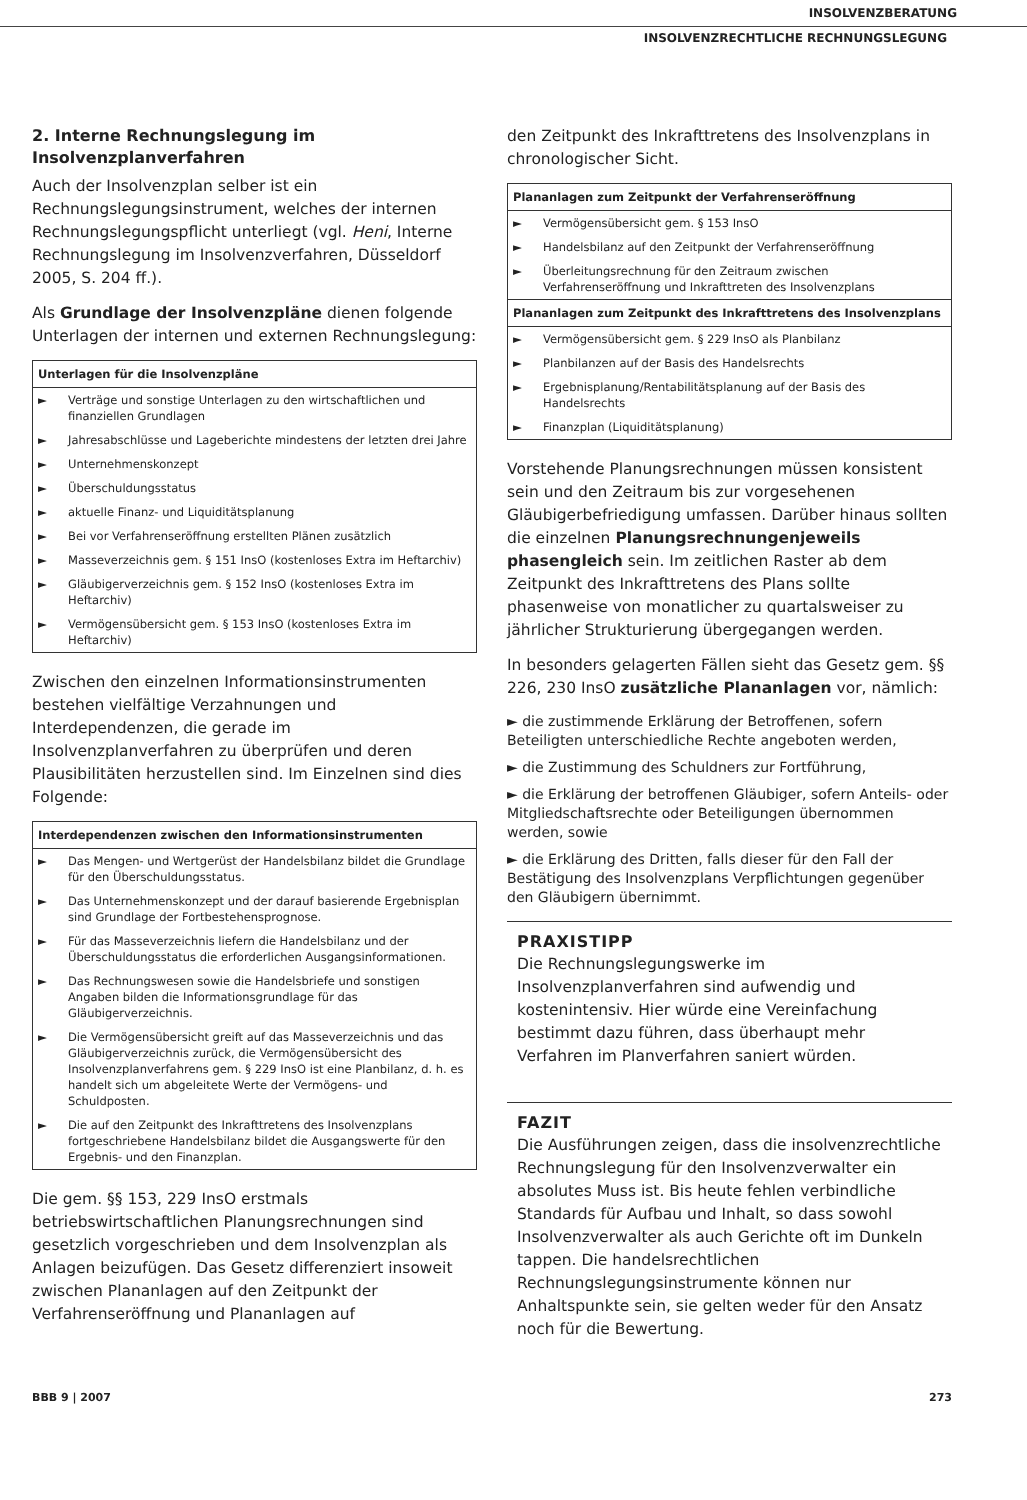INSOLVENZBERATUNG
INSOLVENZRECHTLICHE RECHNUNGSLEGUNG
2. Interne Rechnungslegung im Insolvenzplanverfahren
Auch der Insolvenzplan selber ist ein Rechnungslegungsinstrument, welches der internen Rechnungslegungspflicht unterliegt (vgl. Heni, Interne Rechnungslegung im Insolvenzverfahren, Düsseldorf 2005, S. 204 ff.).
Als Grundlage der Insolvenzpläne dienen folgende Unterlagen der internen und externen Rechnungslegung:
| Unterlagen für die Insolvenzpläne | |
| --- | --- |
| ► | Verträge und sonstige Unterlagen zu den wirtschaftlichen und finanziellen Grundlagen |
| ► | Jahresabschlüsse und Lageberichte mindestens der letzten drei Jahre |
| ► | Unternehmenskonzept |
| ► | Überschuldungsstatus |
| ► | aktuelle Finanz- und Liquiditätsplanung |
| ► | Bei vor Verfahrenseröffnung erstellten Plänen zusätzlich |
| ► | Masseverzeichnis gem. § 151 InsO (kostenloses Extra im Heftarchiv) |
| ► | Gläubigerverzeichnis gem. § 152 InsO (kostenloses Extra im Heftarchiv) |
| ► | Vermögensübersicht gem. § 153 InsO (kostenloses Extra im Heftarchiv) |
Zwischen den einzelnen Informationsinstrumenten bestehen vielfältige Verzahnungen und Interdependenzen, die gerade im Insolvenzplanverfahren zu überprüfen und deren Plausibilitäten herzustellen sind. Im Einzelnen sind dies Folgende:
| Interdependenzen zwischen den Informationsinstrumenten | |
| --- | --- |
| ► | Das Mengen- und Wertgerüst der Handelsbilanz bildet die Grundlage für den Überschuldungsstatus. |
| ► | Das Unternehmenskonzept und der darauf basierende Ergebnisplan sind Grundlage der Fortbestehensprognose. |
| ► | Für das Masseverzeichnis liefern die Handelsbilanz und der Überschuldungsstatus die erforderlichen Ausgangsinformationen. |
| ► | Das Rechnungswesen sowie die Handelsbriefe und sonstigen Angaben bilden die Informationsgrundlage für das Gläubigerverzeichnis. |
| ► | Die Vermögensübersicht greift auf das Masseverzeichnis und das Gläubigerverzeichnis zurück, die Vermögensübersicht des Insolvenzplanverfahrens gem. § 229 InsO ist eine Planbilanz, d. h. es handelt sich um abgeleitete Werte der Vermögens- und Schuldposten. |
| ► | Die auf den Zeitpunkt des Inkrafttretens des Insolvenzplans fortgeschriebene Handelsbilanz bildet die Ausgangswerte für den Ergebnis- und den Finanzplan. |
Die gem. §§ 153, 229 InsO erstmals betriebswirtschaftlichen Planungsrechnungen sind gesetzlich vorgeschrieben und dem Insolvenzplan als Anlagen beizufügen. Das Gesetz differenziert insoweit zwischen Plananlagen auf den Zeitpunkt der Verfahrenseröffnung und Plananlagen auf
den Zeitpunkt des Inkrafttretens des Insolvenzplans in chronologischer Sicht.
| Plananlagen zum Zeitpunkt der Verfahrenseröffnung | |
| --- | --- |
| ► | Vermögensübersicht gem. § 153 InsO |
| ► | Handelsbilanz auf den Zeitpunkt der Verfahrenseröffnung |
| ► | Überleitungsrechnung für den Zeitraum zwischen Verfahrenseröffnung und Inkrafttreten des Insolvenzplans |
| Plananlagen zum Zeitpunkt des Inkrafttretens des Insolvenzplans | |
| ► | Vermögensübersicht gem. § 229 InsO als Planbilanz |
| ► | Planbilanzen auf der Basis des Handelsrechts |
| ► | Ergebnisplanung/Rentabilitätsplanung auf der Basis des Handelsrechts |
| ► | Finanzplan (Liquiditätsplanung) |
Vorstehende Planungsrechnungen müssen konsistent sein und den Zeitraum bis zur vorgesehenen Gläubigerbefriedigung umfassen. Darüber hinaus sollten die einzelnen Planungsrechnungenjeweils phasengleich sein. Im zeitlichen Raster ab dem Zeitpunkt des Inkrafttretens des Plans sollte phasenweise von monatlicher zu quartalsweiser zu jährlicher Strukturierung übergegangen werden.
In besonders gelagerten Fällen sieht das Gesetz gem. §§ 226, 230 InsO zusätzliche Plananlagen vor, nämlich:
► die zustimmende Erklärung der Betroffenen, sofern Beteiligten unterschiedliche Rechte angeboten werden,
► die Zustimmung des Schuldners zur Fortführung,
► die Erklärung der betroffenen Gläubiger, sofern Anteils- oder Mitgliedschaftsrechte oder Beteiligungen übernommen werden, sowie
► die Erklärung des Dritten, falls dieser für den Fall der Bestätigung des Insolvenzplans Verpflichtungen gegenüber den Gläubigern übernimmt.
PRAXISTIPP
Die Rechnungslegungswerke im Insolvenzplanverfahren sind aufwendig und kostenintensiv. Hier würde eine Vereinfachung bestimmt dazu führen, dass überhaupt mehr Verfahren im Planverfahren saniert würden.
FAZIT
Die Ausführungen zeigen, dass die insolvenzrechtliche Rechnungslegung für den Insolvenzverwalter ein absolutes Muss ist. Bis heute fehlen verbindliche Standards für Aufbau und Inhalt, so dass sowohl Insolvenzverwalter als auch Gerichte oft im Dunkeln tappen. Die handelsrechtlichen Rechnungslegungsinstrumente können nur Anhaltspunkte sein, sie gelten weder für den Ansatz noch für die Bewertung.
BBB 9 | 2007 273